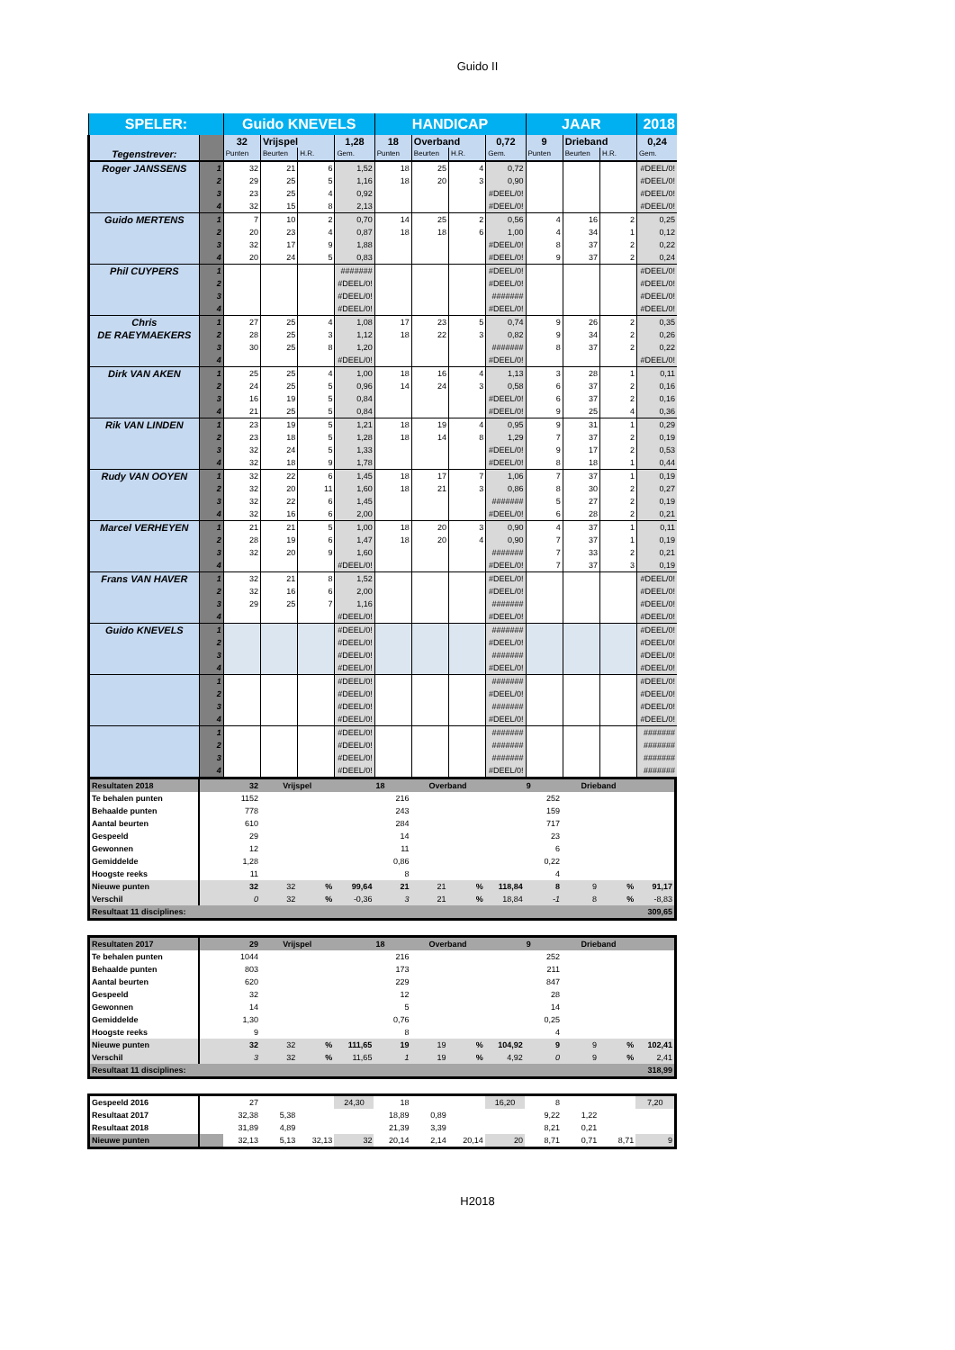Guido II
| SPELER: | | Guido KNEVELS | | | | HANDICAP | | | | JAAR | | | 2018 |
| Tegenstrever: | | 32 | Vrijspel | | 1,28 | 18 | Overband | | 0,72 | 9 | Drieband | | 0,24 |
| | | Punten | Beurten | H.R. | Gem. | Punten | Beurten | H.R. | Gem. | Punten | Beurten | H.R. | Gem. |
| Roger JANSSENS | 1 | 32 | 21 | 6 | 1,52 | 18 | 25 | 4 | 0,72 | | | | #DEEL/0! |
| | 2 | 29 | 25 | 5 | 1,16 | 18 | 20 | 3 | 0,90 | | | | #DEEL/0! |
| | 3 | 23 | 25 | 4 | 0,92 | | | | #DEEL/0! | | | | #DEEL/0! |
| | 4 | 32 | 15 | 8 | 2,13 | | | | #DEEL/0! | | | | #DEEL/0! |
| Guido MERTENS | 1 | 7 | 10 | 2 | 0,70 | 14 | 25 | 2 | 0,56 | 4 | 16 | 2 | 0,25 |
| | 2 | 20 | 23 | 4 | 0,87 | 18 | 18 | 6 | 1,00 | 4 | 34 | 1 | 0,12 |
| | 3 | 32 | 17 | 9 | 1,88 | | | | #DEEL/0! | 8 | 37 | 2 | 0,22 |
| | 4 | 20 | 24 | 5 | 0,83 | | | | #DEEL/0! | 9 | 37 | 2 | 0,24 |
| Phil CUYPERS | 1 | | | | ####### | | | | #DEEL/0! | | | | #DEEL/0! |
| | 2 | | | | #DEEL/0! | | | | #DEEL/0! | | | | #DEEL/0! |
| | 3 | | | | #DEEL/0! | | | | ####### | | | | #DEEL/0! |
| | 4 | | | | #DEEL/0! | | | | #DEEL/0! | | | | #DEEL/0! |
| Chris DE RAEYMAEKERS | 1 | 27 | 25 | 4 | 1,08 | 17 | 23 | 5 | 0,74 | 9 | 26 | 2 | 0,35 |
| | 2 | 28 | 25 | 3 | 1,12 | 18 | 22 | 3 | 0,82 | 9 | 34 | 2 | 0,26 |
| | 3 | 30 | 25 | 8 | 1,20 | | | | ####### | 8 | 37 | 2 | 0,22 |
| | 4 | | | | #DEEL/0! | | | | #DEEL/0! | | | | #DEEL/0! |
| Dirk VAN AKEN | 1 | 25 | 25 | 4 | 1,00 | 18 | 16 | 4 | 1,13 | 3 | 28 | 1 | 0,11 |
| | 2 | 24 | 25 | 5 | 0,96 | 14 | 24 | 3 | 0,58 | 6 | 37 | 2 | 0,16 |
| | 3 | 16 | 19 | 5 | 0,84 | | | | #DEEL/0! | 6 | 37 | 2 | 0,16 |
| | 4 | 21 | 25 | 5 | 0,84 | | | | #DEEL/0! | 9 | 25 | 4 | 0,36 |
| Rik VAN LINDEN | 1 | 23 | 19 | 5 | 1,21 | 18 | 19 | 4 | 0,95 | 9 | 31 | 1 | 0,29 |
| | 2 | 23 | 18 | 5 | 1,28 | 18 | 14 | 8 | 1,29 | 7 | 37 | 2 | 0,19 |
| | 3 | 32 | 24 | 5 | 1,33 | | | | #DEEL/0! | 9 | 17 | 2 | 0,53 |
| | 4 | 32 | 18 | 9 | 1,78 | | | | #DEEL/0! | 8 | 18 | 1 | 0,44 |
| Rudy VAN OOYEN | 1 | 32 | 22 | 6 | 1,45 | 18 | 17 | 7 | 1,06 | 7 | 37 | 1 | 0,19 |
| | 2 | 32 | 20 | 11 | 1,60 | 18 | 21 | 3 | 0,86 | 8 | 30 | 2 | 0,27 |
| | 3 | 32 | 22 | 6 | 1,45 | | | | ####### | 5 | 27 | 2 | 0,19 |
| | 4 | 32 | 16 | 6 | 2,00 | | | | #DEEL/0! | 6 | 28 | 2 | 0,21 |
| Marcel VERHEYEN | 1 | 21 | 21 | 5 | 1,00 | 18 | 20 | 3 | 0,90 | 4 | 37 | 1 | 0,11 |
| | 2 | 28 | 19 | 6 | 1,47 | 18 | 20 | 4 | 0,90 | 7 | 37 | 1 | 0,19 |
| | 3 | 32 | 20 | 9 | 1,60 | | | | ####### | 7 | 33 | 2 | 0,21 |
| | 4 | | | | #DEEL/0! | | | | #DEEL/0! | 7 | 37 | 3 | 0,19 |
| Frans VAN HAVER | 1 | 32 | 21 | 8 | 1,52 | | | | #DEEL/0! | | | | #DEEL/0! |
| | 2 | 32 | 16 | 6 | 2,00 | | | | #DEEL/0! | | | | #DEEL/0! |
| | 3 | 29 | 25 | 7 | 1,16 | | | | ####### | | | | #DEEL/0! |
| | 4 | | | | #DEEL/0! | | | | #DEEL/0! | | | | #DEEL/0! |
| Guido KNEVELS | 1 | | | | #DEEL/0! | | | | ####### | | | | #DEEL/0! |
| | 2 | | | | #DEEL/0! | | | | #DEEL/0! | | | | #DEEL/0! |
| | 3 | | | | #DEEL/0! | | | | ####### | | | | #DEEL/0! |
| | 4 | | | | #DEEL/0! | | | | #DEEL/0! | | | | #DEEL/0! |
| | 1 | | | | #DEEL/0! | | | | ####### | | | | #DEEL/0! |
| | 2 | | | | #DEEL/0! | | | | #DEEL/0! | | | | #DEEL/0! |
| | 3 | | | | #DEEL/0! | | | | ####### | | | | #DEEL/0! |
| | 4 | | | | #DEEL/0! | | | | #DEEL/0! | | | | #DEEL/0! |
| | 1 | | | | #DEEL/0! | | | | ####### | | | | ####### |
| | 2 | | | | #DEEL/0! | | | | ####### | | | | ####### |
| | 3 | | | | #DEEL/0! | | | | ####### | | | | ####### |
| | 4 | | | | #DEEL/0! | | | | #DEEL/0! | | | | ####### |
| Resultaten 2018 | | 32 | Vrijspel | | | 18 | Overband | | | 9 | Drieband | | |
| Te behalen punten | | 1152 | | | | 216 | | | | 252 | | | |
| Behaalde punten | | 778 | | | | 243 | | | | 159 | | | |
| Aantal beurten | | 610 | | | | 284 | | | | 717 | | | |
| Gespeeld | | 29 | | | | 14 | | | | 23 | | | |
| Gewonnen | | 12 | | | | 11 | | | | 6 | | | |
| Gemiddelde | | 1,28 | | | | 0,86 | | | | 0,22 | | | |
| Hoogste reeks | | 11 | | | | 8 | | | | 4 | | | |
| Nieuwe punten | | 32 | 32 | % | 99,64 | 21 | 21 | % | 118,84 | 8 | 9 | % | 91,17 |
| Verschil | | 0 | 32 | % | -0,36 | 3 | 21 | % | 18,84 | -1 | 8 | % | -8,83 |
| Resultaat 11 disciplines: | | | | | | | | | | | | | 309,65 |
| Resultaten 2017 | | 29 | Vrijspel | | | 18 | Overband | | | 9 | Drieband | | |
| Te behalen punten | | 1044 | | | | 216 | | | | 252 | | | |
| Behaalde punten | | 803 | | | | 173 | | | | 211 | | | |
| Aantal beurten | | 620 | | | | 229 | | | | 847 | | | |
| Gespeeld | | 32 | | | | 12 | | | | 28 | | | |
| Gewonnen | | 14 | | | | 5 | | | | 14 | | | |
| Gemiddelde | | 1,30 | | | | 0,76 | | | | 0,25 | | | |
| Hoogste reeks | | 9 | | | | 8 | | | | 4 | | | |
| Nieuwe punten | | 32 | 32 | % | 111,65 | 19 | 19 | % | 104,92 | 9 | 9 | % | 102,41 |
| Verschil | | 3 | 32 | % | 11,65 | 1 | 19 | % | 4,92 | 0 | 9 | % | 2,41 |
| Resultaat 11 disciplines: | | | | | | | | | | | | | 318,99 |
| Gespeeld 2016 | | 27 | | | 24,30 | 18 | | | 16,20 | 8 | | | 7,20 |
| Resultaat 2017 | | 32,38 | 5,38 | | | 18,89 | 0,89 | | | 9,22 | 1,22 | | |
| Resultaat 2018 | | 31,89 | 4,89 | | | 21,39 | 3,39 | | | 8,21 | 0,21 | | |
| Nieuwe punten | | 32,13 | 5,13 | 32,13 | 32 | 20,14 | 2,14 | 20,14 | 20 | 8,71 | 0,71 | 8,71 | 9 |
H2018